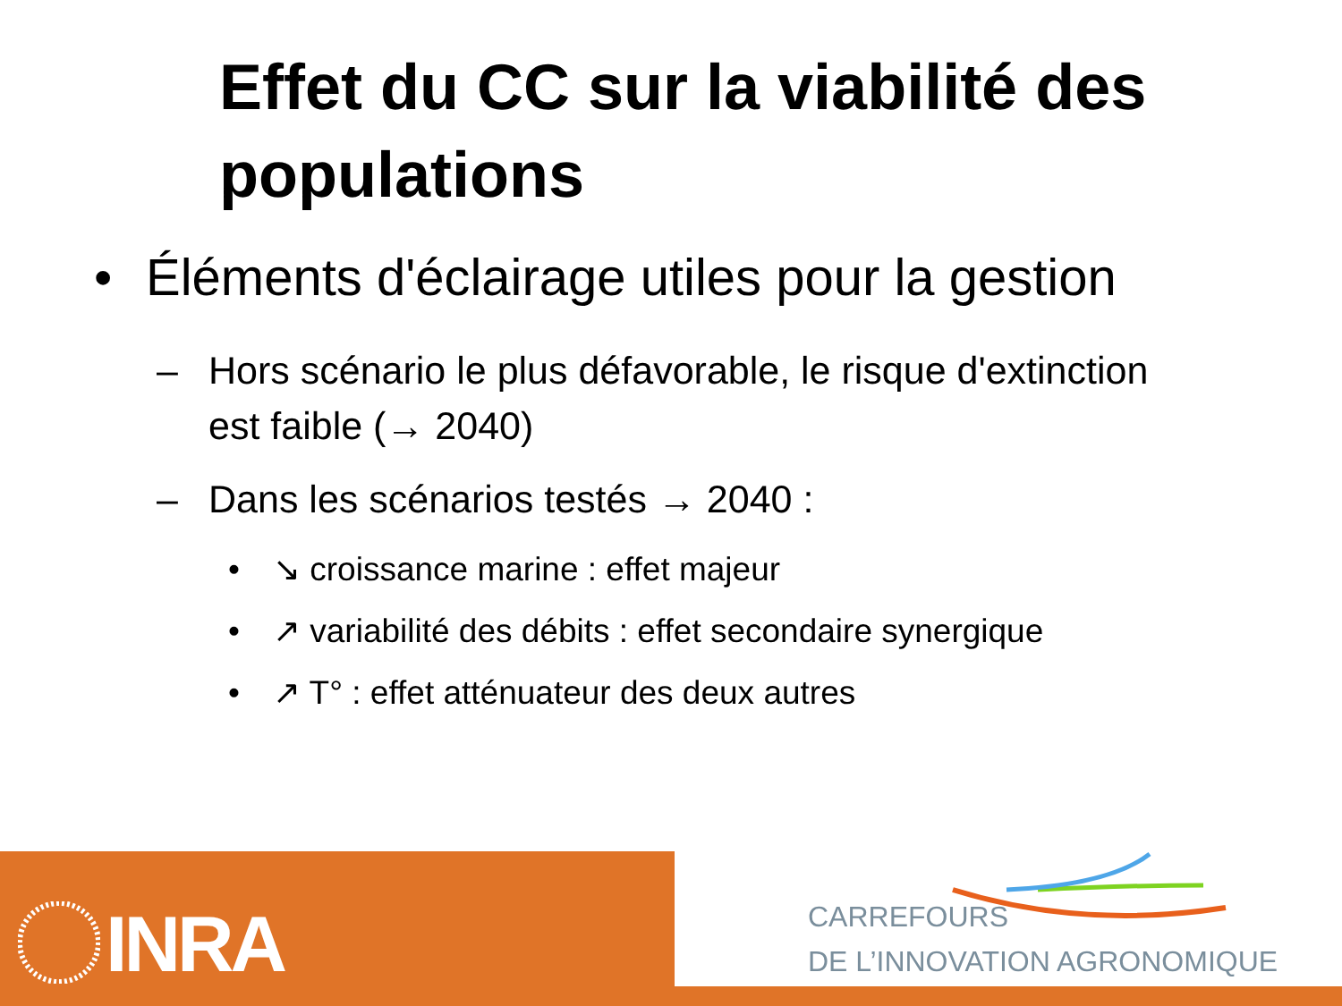Effet du CC sur la viabilité des populations
• Éléments d'éclairage utiles pour la gestion
– Hors scénario le plus défavorable, le risque d'extinction
est faible (→ 2040)
– Dans les scénarios testés → 2040 :
• ↘ croissance marine : effet majeur
• ↗ variabilité des débits : effet secondaire synergique
• ↗ T° : effet atténuateur des deux autres
INRA
CARREFOURS
DE L’INNOVATION AGRONOMIQUE